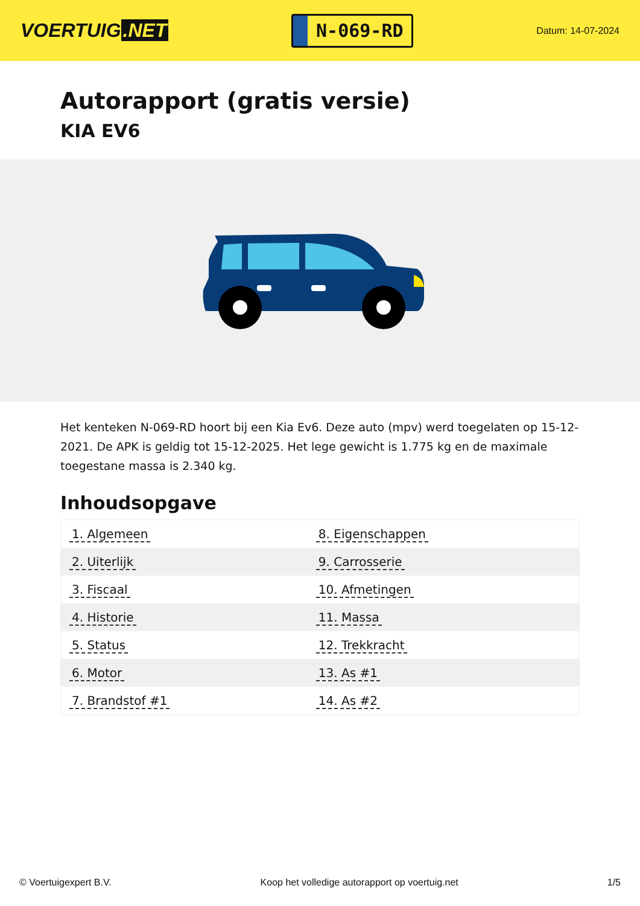VOERTUIG.NET
N-069-RD
Datum: 14-07-2024
Autorapport (gratis versie)
KIA EV6
Het kenteken N-069-RD hoort bij een Kia Ev6. Deze auto (mpv) werd toegelaten op 15-12-2021. De APK is geldig tot 15-12-2025. Het lege gewicht is 1.775 kg en de maximale toegestane massa is 2.340 kg.
Inhoudsopgave
| 1. Algemeen | 8. Eigenschappen |
| 2. Uiterlijk | 9. Carrosserie |
| 3. Fiscaal | 10. Afmetingen |
| 4. Historie | 11. Massa |
| 5. Status | 12. Trekkracht |
| 6. Motor | 13. As #1 |
| 7. Brandstof #1 | 14. As #2 |
© Voertuigexpert B.V. Koop het volledige autorapport op voertuig.net 1/5